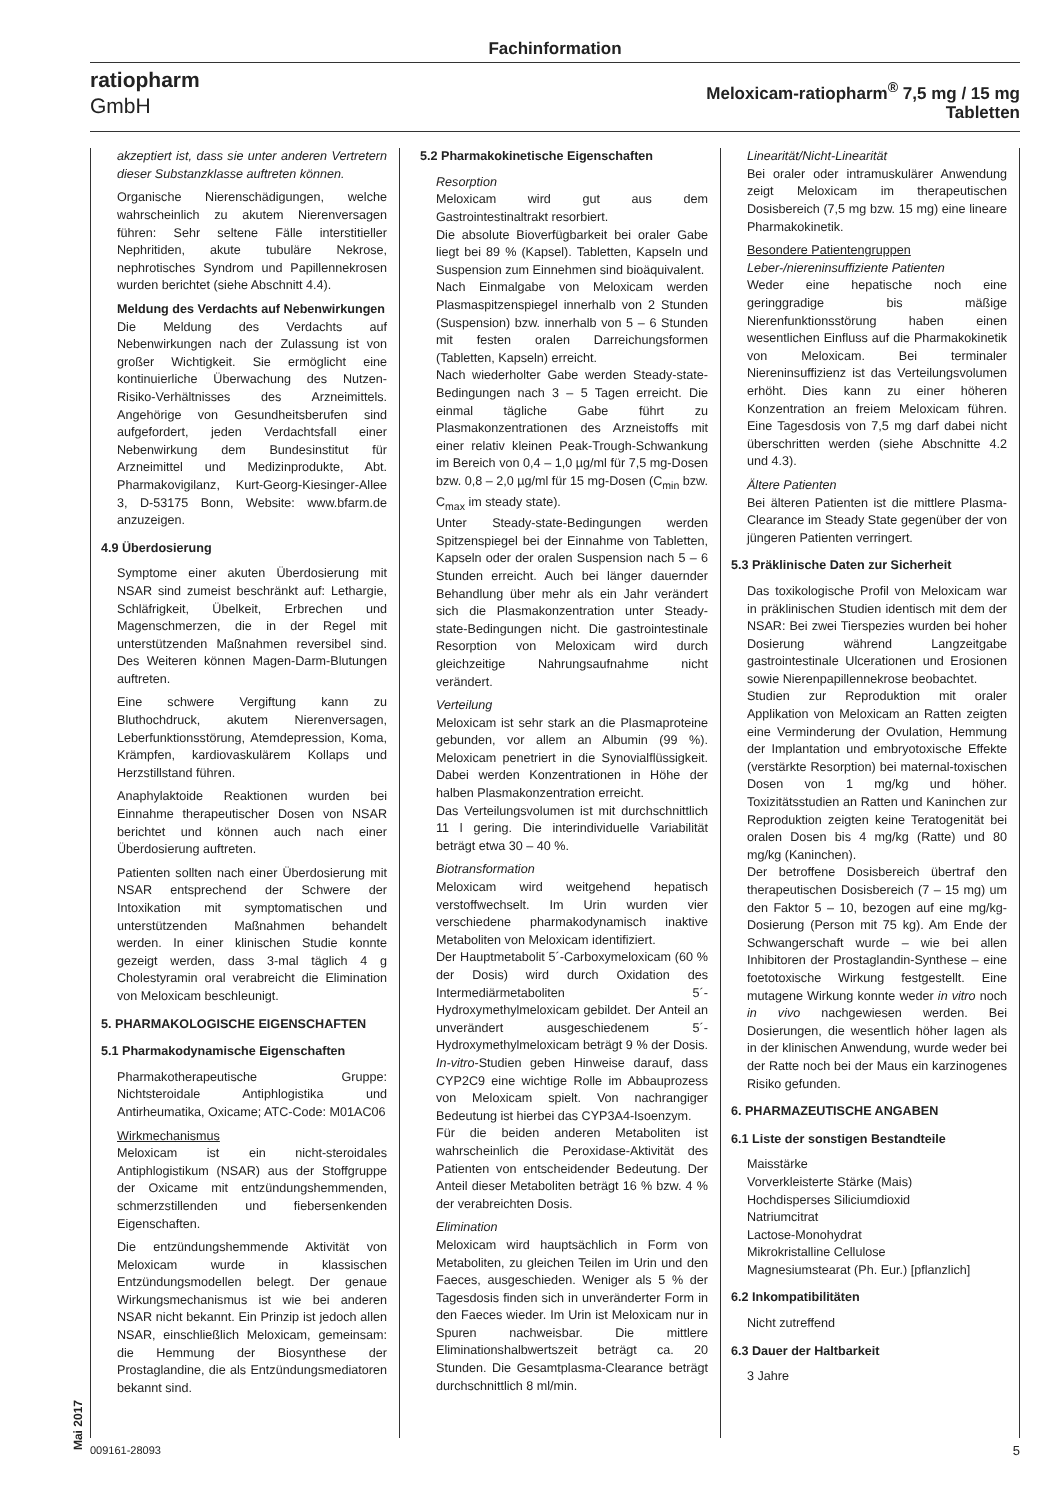Fachinformation
ratiopharm
GmbH
Meloxicam-ratiopharm<sup>®</sup> 7,5 mg / 15 mg
Tabletten
akzeptiert ist, dass sie unter anderen Vertretern dieser Substanzklasse auftreten können.
Organische Nierenschädigungen, welche wahrscheinlich zu akutem Nierenversagen führen: Sehr seltene Fälle interstitieller Nephritiden, akute tubuläre Nekrose, nephrotisches Syndrom und Papillennekrosen wurden berichtet (siehe Abschnitt 4.4).
Meldung des Verdachts auf Nebenwirkungen
Die Meldung des Verdachts auf Nebenwirkungen nach der Zulassung ist von großer Wichtigkeit. Sie ermöglicht eine kontinuierliche Überwachung des Nutzen-Risiko-Verhältnisses des Arzneimittels. Angehörige von Gesundheitsberufen sind aufgefordert, jeden Verdachtsfall einer Nebenwirkung dem Bundesinstitut für Arzneimittel und Medizinprodukte, Abt. Pharmakovigilanz, Kurt-Georg-Kiesinger-Allee 3, D-53175 Bonn, Website: www.bfarm.de anzuzeigen.
4.9 Überdosierung
Symptome einer akuten Überdosierung mit NSAR sind zumeist beschränkt auf: Lethargie, Schläfrigkeit, Übelkeit, Erbrechen und Magenschmerzen, die in der Regel mit unterstützenden Maßnahmen reversibel sind. Des Weiteren können Magen-Darm-Blutungen auftreten.
Eine schwere Vergiftung kann zu Bluthochdruck, akutem Nierenversagen, Leberfunktionsstörung, Atemdepression, Koma, Krämpfen, kardiovaskulärem Kollaps und Herzstillstand führen.
Anaphylaktoide Reaktionen wurden bei Einnahme therapeutischer Dosen von NSAR berichtet und können auch nach einer Überdosierung auftreten.
Patienten sollten nach einer Überdosierung mit NSAR entsprechend der Schwere der Intoxikation mit symptomatischen und unterstützenden Maßnahmen behandelt werden. In einer klinischen Studie konnte gezeigt werden, dass 3-mal täglich 4 g Cholestyramin oral verabreicht die Elimination von Meloxicam beschleunigt.
5. PHARMAKOLOGISCHE EIGENSCHAFTEN
5.1 Pharmakodynamische Eigenschaften
Pharmakotherapeutische Gruppe: Nichtsteroidale Antiphlogistika und Antirheumatika, Oxicame; ATC-Code: M01AC06
Wirkmechanismus
Meloxicam ist ein nicht-steroidales Antiphlogistikum (NSAR) aus der Stoffgruppe der Oxicame mit entzündungshemmenden, schmerzstillenden und fiebersenkenden Eigenschaften.
Die entzündungshemmende Aktivität von Meloxicam wurde in klassischen Entzündungsmodellen belegt. Der genaue Wirkungsmechanismus ist wie bei anderen NSAR nicht bekannt. Ein Prinzip ist jedoch allen NSAR, einschließlich Meloxicam, gemeinsam: die Hemmung der Biosynthese der Prostaglandine, die als Entzündungsmediatoren bekannt sind.
5.2 Pharmakokinetische Eigenschaften
Resorption
Meloxicam wird gut aus dem Gastrointestinaltrakt resorbiert.
Die absolute Bioverfügbarkeit bei oraler Gabe liegt bei 89 % (Kapsel). Tabletten, Kapseln und Suspension zum Einnehmen sind bioäquivalent.
Nach Einmalgabe von Meloxicam werden Plasmaspitzenspiegel innerhalb von 2 Stunden (Suspension) bzw. innerhalb von 5 – 6 Stunden mit festen oralen Darreichungsformen (Tabletten, Kapseln) erreicht.
Nach wiederholter Gabe werden Steady-state-Bedingungen nach 3 – 5 Tagen erreicht. Die einmal tägliche Gabe führt zu Plasmakonzentrationen des Arzneistoffs mit einer relativ kleinen Peak-Trough-Schwankung im Bereich von 0,4 – 1,0 µg/ml für 7,5 mg-Dosen bzw. 0,8 – 2,0 µg/ml für 15 mg-Dosen (C<sub>min</sub> bzw. C<sub>max</sub> im steady state).
Unter Steady-state-Bedingungen werden Spitzenspiegel bei der Einnahme von Tabletten, Kapseln oder der oralen Suspension nach 5 – 6 Stunden erreicht. Auch bei länger dauernder Behandlung über mehr als ein Jahr verändert sich die Plasmakonzentration unter Steady-state-Bedingungen nicht. Die gastrointestinale Resorption von Meloxicam wird durch gleichzeitige Nahrungsaufnahme nicht verändert.
Verteilung
Meloxicam ist sehr stark an die Plasmaproteine gebunden, vor allem an Albumin (99 %). Meloxicam penetriert in die Synovialflüssigkeit. Dabei werden Konzentrationen in Höhe der halben Plasmakonzentration erreicht.
Das Verteilungsvolumen ist mit durchschnittlich 11 l gering. Die interindividuelle Variabilität beträgt etwa 30 – 40 %.
Biotransformation
Meloxicam wird weitgehend hepatisch verstoffwechselt. Im Urin wurden vier verschiedene pharmakodynamisch inaktive Metaboliten von Meloxicam identifiziert.
Der Hauptmetabolit 5´-Carboxymeloxicam (60 % der Dosis) wird durch Oxidation des Intermediärmetaboliten 5´-Hydroxymethylmeloxicam gebildet. Der Anteil an unverändert ausgeschiedenem 5´-Hydroxymethylmeloxicam beträgt 9 % der Dosis. In-vitro-Studien geben Hinweise darauf, dass CYP2C9 eine wichtige Rolle im Abbauprozess von Meloxicam spielt. Von nachrangiger Bedeutung ist hierbei das CYP3A4-Isoenzym.
Für die beiden anderen Metaboliten ist wahrscheinlich die Peroxidase-Aktivität des Patienten von entscheidender Bedeutung. Der Anteil dieser Metaboliten beträgt 16 % bzw. 4 % der verabreichten Dosis.
Elimination
Meloxicam wird hauptsächlich in Form von Metaboliten, zu gleichen Teilen im Urin und den Faeces, ausgeschieden. Weniger als 5 % der Tagesdosis finden sich in unveränderter Form in den Faeces wieder. Im Urin ist Meloxicam nur in Spuren nachweisbar. Die mittlere Eliminationshalbwertszeit beträgt ca. 20 Stunden. Die Gesamtplasma-Clearance beträgt durchschnittlich 8 ml/min.
Linearität/Nicht-Linearität
Bei oraler oder intramuskulärer Anwendung zeigt Meloxicam im therapeutischen Dosisbereich (7,5 mg bzw. 15 mg) eine lineare Pharmakokinetik.
Besondere Patientengruppen
Leber-/niereninsuffiziente Patienten
Weder eine hepatische noch eine geringgradige bis mäßige Nierenfunktionsstörung haben einen wesentlichen Einfluss auf die Pharmakokinetik von Meloxicam. Bei terminaler Niereninsuffizienz ist das Verteilungsvolumen erhöht. Dies kann zu einer höheren Konzentration an freiem Meloxicam führen. Eine Tagesdosis von 7,5 mg darf dabei nicht überschritten werden (siehe Abschnitte 4.2 und 4.3).
Ältere Patienten
Bei älteren Patienten ist die mittlere Plasma-Clearance im Steady State gegenüber der von jüngeren Patienten verringert.
5.3 Präklinische Daten zur Sicherheit
Das toxikologische Profil von Meloxicam war in präklinischen Studien identisch mit dem der NSAR: Bei zwei Tierspezies wurden bei hoher Dosierung während Langzeitgabe gastrointestinale Ulcerationen und Erosionen sowie Nierenpapillennekrose beobachtet.
Studien zur Reproduktion mit oraler Applikation von Meloxicam an Ratten zeigten eine Verminderung der Ovulation, Hemmung der Implantation und embryotoxische Effekte (verstärkte Resorption) bei maternal-toxischen Dosen von 1 mg/kg und höher. Toxizitätsstudien an Ratten und Kaninchen zur Reproduktion zeigten keine Teratogenität bei oralen Dosen bis 4 mg/kg (Ratte) und 80 mg/kg (Kaninchen).
Der betroffene Dosisbereich übertraf den therapeutischen Dosisbereich (7 – 15 mg) um den Faktor 5 – 10, bezogen auf eine mg/kg-Dosierung (Person mit 75 kg). Am Ende der Schwangerschaft wurde – wie bei allen Inhibitoren der Prostaglandin-Synthese – eine foetotoxische Wirkung festgestellt. Eine mutagene Wirkung konnte weder in vitro noch in vivo nachgewiesen werden. Bei Dosierungen, die wesentlich höher lagen als in der klinischen Anwendung, wurde weder bei der Ratte noch bei der Maus ein karzinogenes Risiko gefunden.
6. PHARMAZEUTISCHE ANGABEN
6.1 Liste der sonstigen Bestandteile
Maisstärke
Vorverkleisterte Stärke (Mais)
Hochdisperses Siliciumdioxid
Natriumcitrat
Lactose-Monohydrat
Mikrokristalline Cellulose
Magnesiumstearat (Ph. Eur.) [pflanzlich]
6.2 Inkompatibilitäten
Nicht zutreffend
6.3 Dauer der Haltbarkeit
3 Jahre
Mai 2017
009161-28093 5